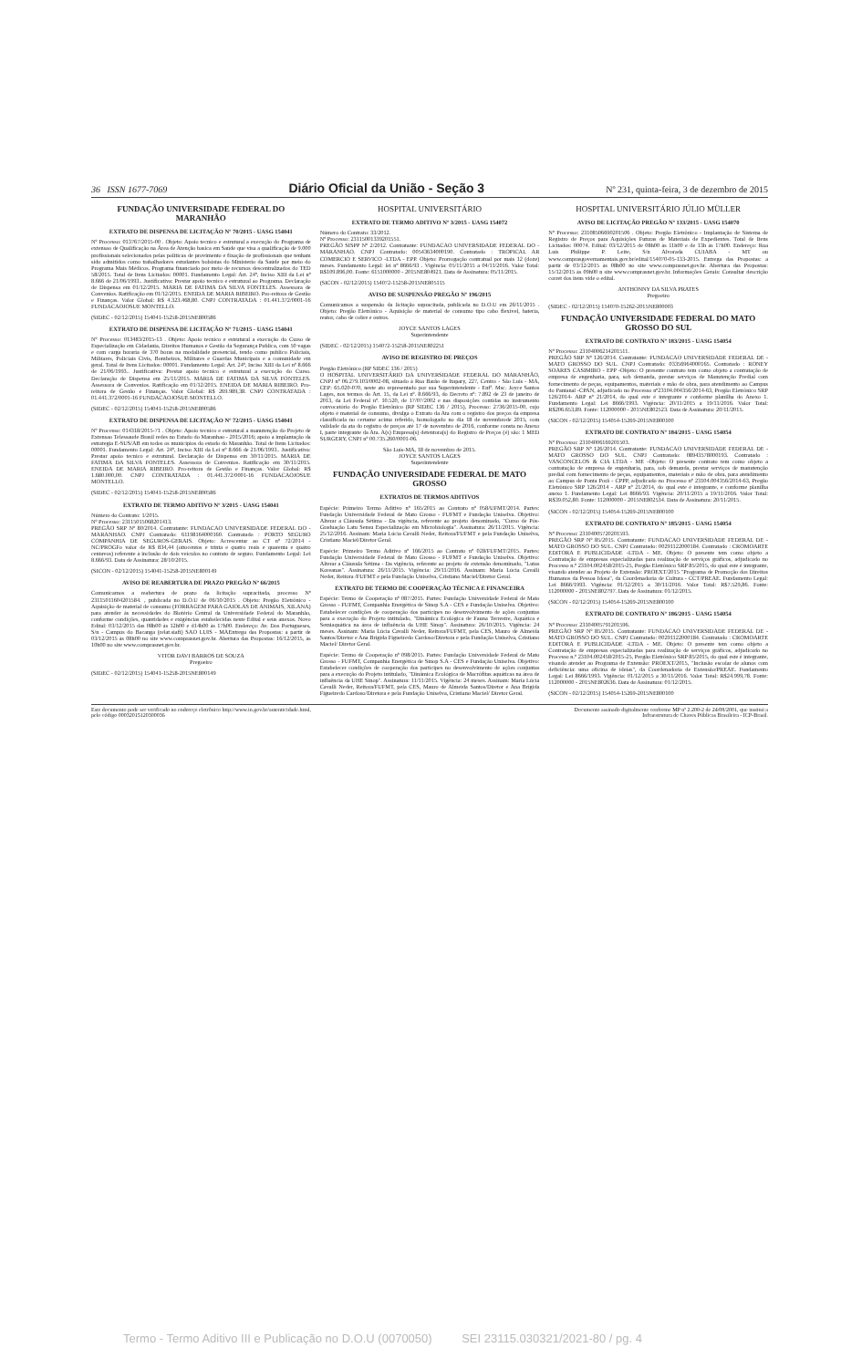36 ISSN 1677-7069 Diário Oficial da União - Seção 3 Nº 231, quinta-feira, 3 de dezembro de 2015
FUNDAÇÃO UNIVERSIDADE FEDERAL DO MARANHÃO
EXTRATO DE DISPENSA DE LICITAÇÃO Nº 70/2015 - UASG 154041
Nº Processo: 013767/2015-00 . Objeto: Apoio tecnico e estrutural a execução do Programa de extensao de Qualificação na Área de Atenção basica em Saúde que visa a qualificação de 9.000 profissionais selecionados pelas politicas de provimento e fixação de profissionais que tenham sido admitidos como trabalhadores estudantes bolsistas do Ministerio da Saúde por meio do Programa Mais Médicos. Programa financiado por meio de recursos descentralizados do TED 58/2015. Total de Itens Licitados: 00001. Fundamento Legal: Art. 24º, Inciso XIII da Lei nº 8.666 de 21/06/1993.. Justificativa: Prestar apoio tecnico e estrutural ao Programa. Declaração de Dispensa em 01/12/2015. MARIA DE FATIMA DA SILVA FONTELES. Assessora de Convenios. Ratificação em 01/12/2015. ENEIDA DE MARIA RIBEIRO. Pro-reitora de Gestão e Finanças. Valor Global: R$ 4.323.468,80. CNPJ CONTRATADA : 01.441.372/0001-16 FUNDACAOJOSUE MONTELLO.
(SIDEC - 02/12/2015) 154041-15258-2015NE800586
EXTRATO DE DISPENSA DE LICITAÇÃO Nº 71/2015 - UASG 154041
Nº Processo: 013483/2015-13 . Objeto: Apoio tecnico e estrutural a execução do Curso de Especialização em Cidadania, Direitos Humanos e Gestão da Segurança Publica, com 50 vagas e com carga horaria de 370 horas na modalidade presencial, tendo como publico Policiais, Militares, Policiais Civis, Bombeiros, Militares e Guardas Municipais e a comunidade em geral. Total de Itens Licitados: 00001. Fundamento Legal: Art. 24º, Inciso XIII da Lei nº 8.666 de 21/06/1993.. Justificativa: Prestar apoio tecnico e estrutural a execução do Curso. Declaração de Dispensa em 25/11/2015. MARIA DE FATIMA DA SILVA FONTELES. Assessora de Convenios. Ratificação em 01/12/2015. ENEIDA DE MARIA RIBEIRO. Pro-reitora de Gestão e Finanças. Valor Global: R$ 269.989,38. CNPJ CONTRATADA : 01.441.372/0001-16 FUNDACAOJOSUE MONTELLO.
(SIDEC - 02/12/2015) 154041-15258-2015NE800586
EXTRATO DE DISPENSA DE LICITAÇÃO Nº 72/2015 - UASG 154041
Nº Processo: 014318/2015-71 . Objeto: Apoio tecnico e estrutural a manutenção do Projeto de Extensao Telessaude Brasil redes no Estado do Maranhao - 2015/2016; apoio a implantação da estrategia E-SUS/AB em todos os municipios do estado do Maranhão. Total de Itens Licitados: 00001. Fundamento Legal: Art. 24º, Inciso XIII da Lei nº 8.666 de 21/06/1993.. Justificativa: Prestar apoio tecnico e estrutural. Declaração de Dispensa em 30/11/2015. MARIA DE FATIMA DA SILVA FONTELES. Assessora de Convenios. Ratificação em 30/11/2015. ENEIDA DE MARIA RIBEIRO. Pro-reitora de Gestão e Finanças. Valor Global: R$ 1.680.000,00. CNPJ CONTRATADA : 01.441.372/0001-16 FUNDACAOJOSUE MONTELLO.
(SIDEC - 02/12/2015) 154041-15258-2015NE800586
EXTRATO DE TERMO ADITIVO Nº 3/2015 - UASG 154041
Número do Contrato: 1/2015.
Nº Processo: 23115015068201413.
PREGÃO SRP Nº 80/2014. Contratante: FUNDACAO UNIVERSIDADE FEDERAL DO -MARANHAO. CNPJ Contratado: 61198164000160. Contratado : PORTO SEGURO COMPANHIA DE SEGUROS-GERAIS. Objeto: Acrescentar ao CT nº 72/2014 - NC/PROGFo valor de R$ 834,44 (oitocentos e trinta e quatro reais e quarenta e quatro centavos) referente à inclusão de dois veículos no contrato de seguro. Fundamento Legal: Lei 8.666/93. Data de Assinatura: 28/10/2015.
(SICON - 02/12/2015) 154041-15258-2015NE800149
AVISO DE REABERTURA DE PRAZO PREGÃO Nº 66/2015
Comunicamos a reabertura de prazo da licitação supracitada, processo Nº 23115011604201584. , publicada no D.O.U de 06/10/2015 . Objeto: Pregão Eletrônico - Aquisição de material de consumo (FORRAGEM PARA GAIOLAS DE ANIMAIS, XILANA) para atender às necessidades do Biotério Central da Universidade Federal do Maranhão, conforme condições, quantidades e exigências estabelecidas neste Edital e seus anexos. Novo Edital: 03/12/2015 das 08h00 às 12h00 e d14h00 às 17h00. Endereço: Av. Dos Portugueses, S/n - Campus do Bacanga (relat.siafi) SAO LUIS - MAEntrega das Propostas: a partir de 03/12/2015 às 08h00 no site www.comprasnet.gov.br. Abertura das Propostas: 16/12/2015, às 10h00 no site www.comprasnet.gov.br.
VITOR DAVI BARROS DE SOUZA
Pregoeiro
(SIDEC - 02/12/2015) 154041-15258-2015NE800149
HOSPITAL UNIVERSITÁRIO
EXTRATO DE TERMO ADITIVO Nº 3/2015 - UASG 154072
Número do Contrato: 33/2012.
Nº Processo: 23115001339201551.
PREGÃO SISPP Nº 2/2012. Contratante: FUNDACAO UNIVERSIDADE FEDERAL DO -MARANHAO. CNPJ Contratado: 00543634000190. Contratado : TROPICAL AR COMERCIO E SERVICO -LTDA - EPP. Objeto: Prorrogação contratual por mais 12 (doze) meses. Fundamento Legal: lei nº 8666/93 . Vigência: 05/11/2015 a 04/11/2016. Valor Total: R$109.896,00. Fonte: 6151000000 - 2015NE804921. Data de Assinatura: 05/11/2015.
(SICON - 02/12/2015) 154072-15258-2015NE805115
AVISO DE SUSPENSÃO PREGÃO Nº 196/2015
Comunicamos a suspensão da licitação supracitada, publicada no D.O.U em 26/11/2015 . Objeto: Pregão Eletrônico - Aquisição de material de consumo tipo cabo flexível, bateria, reator, cabo de cobre e outros.
JOYCE SANTOS LAGES
Superintendente
(SIDEC - 02/12/2015) 154072-15258-2015NE802251
AVISO DE REGISTRO DE PREÇOS
Pregão Eletrônico (RP SIDEC 136 / 2015)
O HOSPITAL UNIVERSITÁRIO DA UNIVERSIDADE FEDERAL DO MARANHÃO, CNPJ nº 06.279.103/0002-08, situado à Rua Barão de Itapary, 227, Centro - São Luis - MA, CEP: 65.020-070, neste ato representado por sua Superintendente - Enfª. Msc. Joyce Santos Lages, nos termos do Art. 15, da Lei nº. 8.666/93, do Decreto nº: 7.892 de 23 de janeiro de 2013, da Lei Federal nº. 10.520, de 17/07/2002 e nas disposições contidas no instrumento convocatório do Pregão Eletrônico (RP SIDEC 136 / 2015), Processo: 2736/2015-00, cujo objeto é material de consumo, divulga o Extrato da Ata com o registro dos preços da empresa classificada no certame acima referido, homologado no dia 18 de novembrode 2015, com validade da ata do registro de preços até 17 de novembro de 2016, conforme consta no Anexo I, parte integrante da Ata. A(s) Empresa(s) detentora(s) do Registro de Preços (é) são: 1 MED SURGERY, CNPJ nº 00.735.260/0001-06.
São Luís-MA, 18 de novembro de 2015.
JOYCE SANTOS LAGES
Superintendente
FUNDAÇÃO UNIVERSIDADE FEDERAL DE MATO GROSSO
EXTRATOS DE TERMOS ADITIVOS
Espécie: Primeiro Termo Aditivo nº 165/2015 ao Contrato nº 058/UFMT/2014. Partes: Fundação Universidade Federal de Mato Grosso - FUFMT e Fundação Uniselva. Objetivo: Alterar a Cláusula Sétima - Da vigência, referente ao projeto denominado, "Curso de Pós-Graduação Latu Sensu Especialização em Microbiologia". Assinatura: 26/11/2015. Vigência: 25/12/2016. Assinam: Maria Lúcia Cavalli Neder, Reitora/FUFMT e pela Fundação Uniselva, Cristiano Maciel/Diretor Geral.
Espécie: Primeiro Termo Aditivo nº 166/2015 ao Contrato nº 028/FUFMT/2015. Partes: Fundação Universidade Federal de Mato Grosso - FUFMT e Fundação Uniselva. Objetivo: Alterar a Cláusula Sétima - Da vigência, referente ao projeto de extensão denominado, "Lutas Koreanas". Assinatura: 26/11/2015. Vigência: 29/11/2016. Assinam: Maria Lúcia Cavalli Neder, Reitora /FUFMT e pela Fundação Uniselva, Cristiano Maciel/Diretor Geral.
EXTRATO DE TERMO DE COOPERAÇÃO TÉCNICA E FINANCEIRA
Espécie: Termo de Cooperação nº 087/2015. Partes: Fundação Universidade Federal de Mato Grosso - FUFMT, Companhia Energética de Sinop S.A - CES e Fundação Uniselva. Objetivo: Estabelecer condições de cooperação dos partícipes no desenvolvimento de ações conjuntas para a execução do Projeto intitulado, "Dinâmica Ecológica de Fauna Terrestre, Aquática e Semiaquática na área de influência da UHE Sinop". Assinatura: 26/10/2015. Vigência: 24 meses. Assinam: Maria Lúcia Cavalli Neder, Reitora/FUFMT, pela CES, Mauro de Almeida Santos/Diretor e Ana Brígida Figueiredo Cardoso/Diretora e pela Fundação Uniselva, Cristiano Maciel/ Diretor Geral.
Espécie: Termo de Cooperação nº 098/2015. Partes: Fundação Universidade Federal de Mato Grosso - FUFMT, Companhia Energética de Sinop S.A - CES e Fundação Uniselva. Objetivo: Estabelecer condições de cooperação dos partícipes no desenvolvimento de ações conjuntas para a execução do Projeto intitulado, "Dinâmica Ecológica de Macrófitas aquáticas na área de influência da UHE Sinop". Assinatura: 11/11/2015. Vigência: 24 meses. Assinam: Maria Lúcia Cavalli Neder, Reitora/FUFMT, pela CES, Mauro de Almeida Santos/Diretor e Ana Brígida Figueiredo Cardoso/Diretora e pela Fundação Uniselva, Cristiano Maciel/ Diretor Geral.
HOSPITAL UNIVERSITÁRIO JÚLIO MÜLLER
AVISO DE LICITAÇÃO PREGÃO Nº 133/2015 - UASG 154070
Nº Processo: 23108506690201506 . Objeto: Pregão Eletrônico - Implantação de Sistema de Registro de Preços para Aquisições Futuras de Materiais de Expedientes. Total de Itens Licitados: 00074. Edital: 03/12/2015 de 08h00 às 11h00 e de 13h às 17h00. Endereço: Rua Luis Philippe P. Leite, S/n Alvorada CUIABA - MT ou www.comprasgovernamentais.gov.br/edital/154070-05-133-2015. Entrega das Propostas: a partir de 03/12/2015 às 08h00 no site www.comprasnet.gov.br. Abertura das Propostas: 15/12/2015 às 09h00 n site www.comprasnet.gov.br. Informações Gerais: Consultar descrição corret dos itens vide o edital.
ANTHONNY DA SILVA PRATES
Pregoeiro
(SIDEC - 02/12/2015) 154070-15262-2015NE800003
FUNDAÇÃO UNIVERSIDADE FEDERAL DO MATO GROSSO DO SUL
EXTRATO DE CONTRATO Nº 183/2015 - UASG 154054
Nº Processo: 23104006214201511.
PREGÃO SRP Nº 126/2014. Contratante: FUNDACAO UNIVERSIDADE FEDERAL DE -MATO GROSSO DO SUL. CNPJ Contratado: 03356964000165. Contratado : RONEY SOARES CASIMIRO - EPP -Objeto: O presente contrato tem como objeto a contratação de empresa de engenharia, para, sob demanda, prestar serviços de Manutenção Predial com fornecimento de peças, equipamentos, materiais e mão de obra, para atendimento ao Campus do Pantanal -CPAN, adjudicado no Processo nº23104.004356/2014-63, Pregão Eletrônico SRP 126/2014- ARP nº 21/2014, do qual este é integrante e conforme planilha do Anexo 1. Fundamento Legal: Lei 8666/1993. Vigência: 20/11/2015 a 19/11/2016. Valor Total: R$206.653,89. Fonte: 112000000 - 2015NE802523. Data de Assinatura: 20/11/2015.
(SICON - 02/12/2015) 154054-15269-2015NE800100
EXTRATO DE CONTRATO Nº 184/2015 - UASG 154054
Nº Processo: 23104006169201503.
PREGÃO SRP Nº 126/2014. Contratante: FUNDACAO UNIVERSIDADE FEDERAL DE -MATO GROSSO DO SUL. CNPJ Contratado: 08943578000193. Contratado : VASCONCELOS & CIA LTDA - ME -Objeto: O presente contrato tem como objeto a contratação de empresa de engenharia, para, sob demanda, prestar serviços de manutenção predial com fornecimento de peças, equipamentos, materiais e mão de obra, para atendimento ao Campus de Ponta Porã - CPPP, adjudicado no Processo nº 23104.004356/2014-63, Pregão Eletrônico SRP 126/2014 - ARP nº 21/2014, do qual este é integrante, e conforme planilha anexo 1. Fundamento Legal: Lei 8666/93. Vigência: 20/11/2015 a 19/11/2016. Valor Total: R$39.052,80. Fonte: 112000000 - 2015NE802534. Data de Assinatura: 20/11/2015.
(SICON - 02/12/2015) 154054-15269-2015NE800100
EXTRATO DE CONTRATO Nº 185/2015 - UASG 154054
Nº Processo: 23104005720201593.
PREGÃO SRP Nº 85/2015. Contratante: FUNDACAO UNIVERSIDADE FEDERAL DE -MATO GROSSO DO SUL. CNPJ Contratado: 00291122000184. Contratado : CROMOARTE EDITORA E PUBLICIDADE -LTDA - ME. Objeto: O presente tem como objeto a Contratação de empresas especializadas para realização de serviços gráficos, adjudicado no Processo n.º 23104.002458/2015-25, Pregão Eletrônico SRP 85/2015, do qual este é integrante, visando atender ao Projeto de Extensão: PROEXT/2015 "Programa de Promoção dos Direitos Humanos da Pessoa Idosa", da Coordenadoria de Cultura - CCT/PREAE. Fundamento Legal: Lei 8666/1993. Vigência: 01/12/2015 a 30/11/2016. Valor Total: R$7.529,86. Fonte: 112000000 - 2015NE802797. Data de Assinatura: 01/12/2015.
(SICON - 02/12/2015) 154054-15269-2015NE800100
EXTRATO DE CONTRATO Nº 186/2015 - UASG 154054
Nº Processo: 23104005791201596.
PREGÃO SRP Nº 85/2015. Contratante: FUNDACAO UNIVERSIDADE FEDERAL DE -MATO GROSSO DO SUL. CNPJ Contratado: 00291122000184. Contratado : CROMOARTE EDITORA E PUBLICIDADE -LTDA - ME. Objeto: O presente tem como objeto a Contratação de empresas especializadas para realização de serviços gráficos, adjudicado no Processo n.º 23104.002458/2015-25, Pregão Eletrônico SRP 85/2015, do qual este é integrante, visando atender ao Programa de Extensão: PROEXT/2015, "Inclusão escolar de alunos com deficiência: uma oficina de ideias", da Coordenadoria de Extensão/PREAE. Fundamento Legal: Lei 8666/1993. Vigência: 01/12/2015 a 30/11/2016. Valor Total: R$24.999,78. Fonte: 112000000 - 2015NE802636. Data de Assinatura: 01/12/2015.
(SICON - 02/12/2015) 154054-15269-2015NE800100
Este documento pode ser verificado no endereço eletrônico http://www.in.gov.br/autenticidade.html,
pelo código 00032015120300036 Documento assinado digitalmente conforme MP nº 2.200-2 de 24/08/2001, que institui a
Infraestrutura de Chaves Públicas Brasileira - ICP-Brasil.
Termo - Termo Aditivo III e Publicação no D.O.U (0070050) SEI 23115.030321/2021-80 / pg. 4